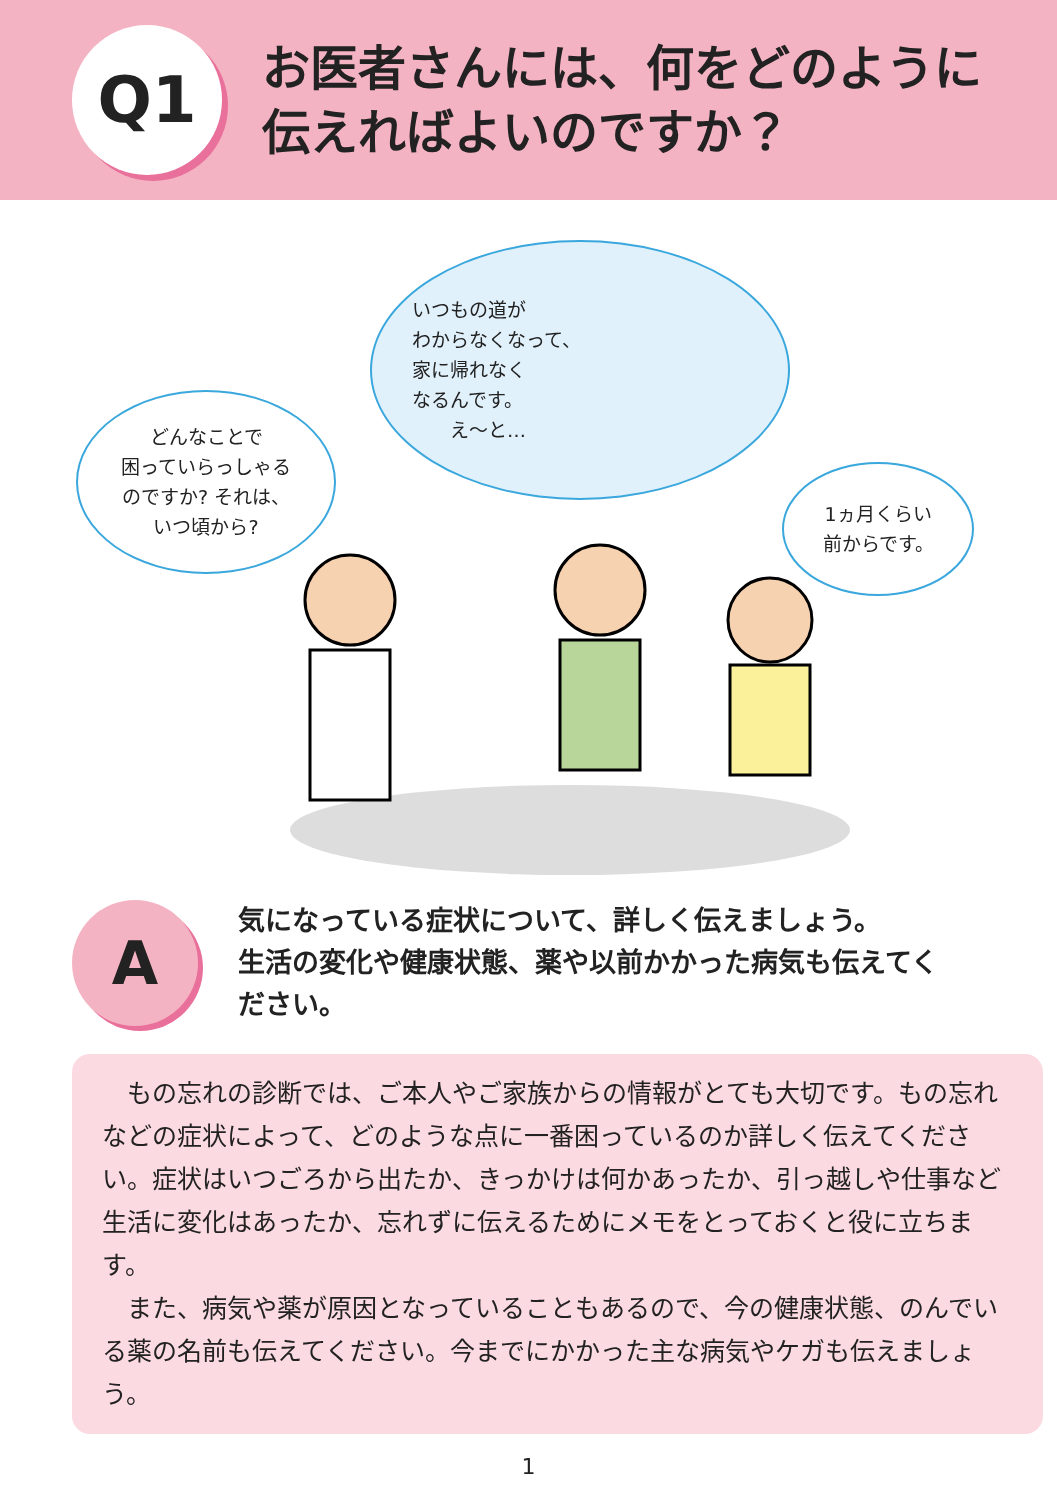Q1
お医者さんには、何をどのように
伝えればよいのですか？
どんなことで
困っていらっしゃる
のですか? それは、
いつ頃から?
いつもの道が
わからなくなって、
家に帰れなく
なるんです。
　　え〜と…
1ヵ月くらい
前からです。
A
気になっている症状について、詳しく伝えましょう。
生活の変化や健康状態、薬や以前かかった病気も伝えてく
ださい。
もの忘れの診断では、ご本人やご家族からの情報がとても大切です。もの忘れなどの症状によって、どのような点に一番困っているのか詳しく伝えてください。症状はいつごろから出たか、きっかけは何かあったか、引っ越しや仕事など生活に変化はあったか、忘れずに伝えるためにメモをとっておくと役に立ちます。
また、病気や薬が原因となっていることもあるので、今の健康状態、のんでいる薬の名前も伝えてください。今までにかかった主な病気やケガも伝えましょう。
1